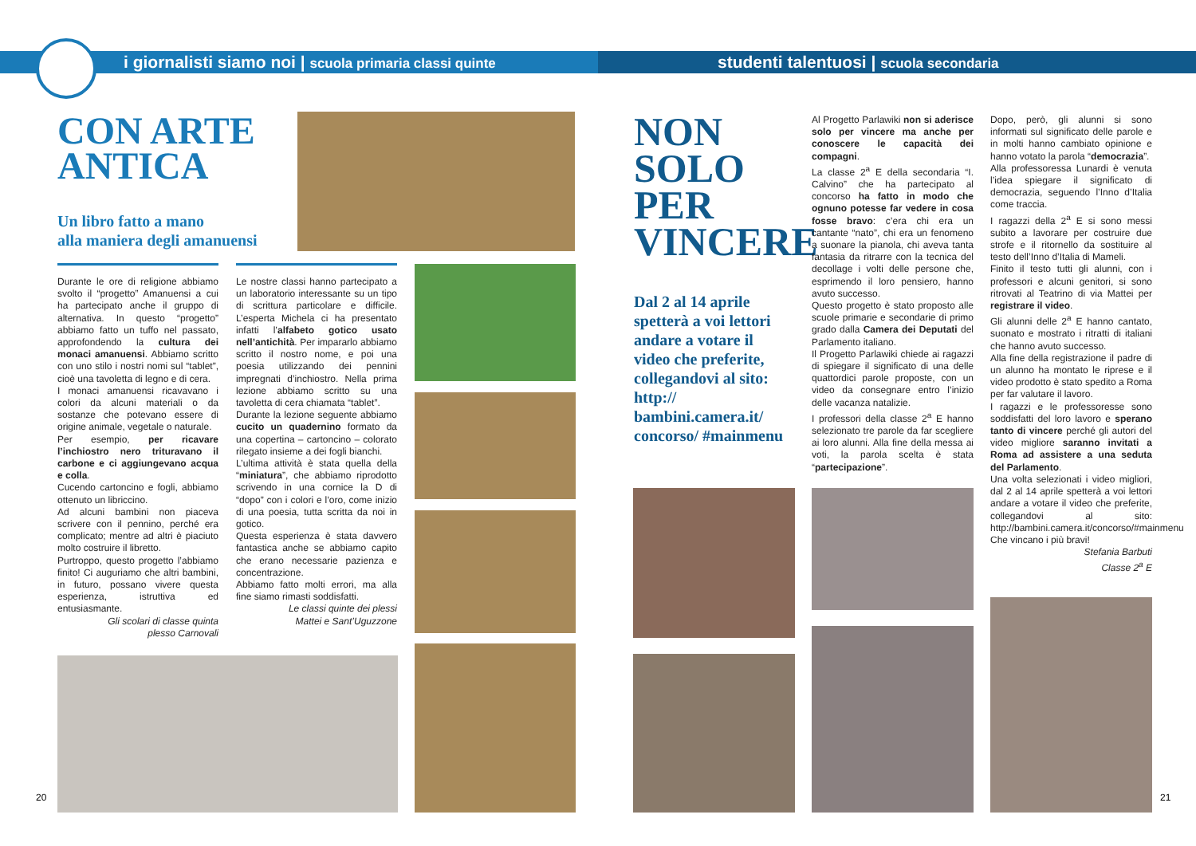i giornalisti siamo noi | scuola primaria classi quinte
studenti talentuosi | scuola secondaria
CON ARTE
ANTICA
Un libro fatto a mano
alla maniera degli amanuensi
Durante le ore di religione abbiamo svolto il “progetto” Amanuensi a cui ha partecipato anche il gruppo di alternativa. In questo “progetto” abbiamo fatto un tuffo nel passato, approfondendo la cultura dei monaci amanuensi. Abbiamo scritto con uno stilo i nostri nomi sul “tablet”, cioè una tavoletta di legno e di cera.
I monaci amanuensi ricavavano i colori da alcuni materiali o da sostanze che potevano essere di origine animale, vegetale o naturale.
Per esempio, per ricavare l’inchiostro nero trituravano il carbone e ci aggiungevano acqua e colla.
Cucendo cartoncino e fogli, abbiamo ottenuto un libriccino.
Ad alcuni bambini non piaceva scrivere con il pennino, perché era complicato; mentre ad altri è piaciuto molto costruire il libretto.
Purtroppo, questo progetto l’abbiamo finito! Ci auguriamo che altri bambini, in futuro, possano vivere questa esperienza, istruttiva ed entusiasmante.
Gli scolari di classe quinta
plesso Carnovali
Le nostre classi hanno partecipato a un laboratorio interessante su un tipo di scrittura particolare e difficile. L’esperta Michela ci ha presentato infatti l’alfabeto gotico usato nell’antichità. Per impararlo abbiamo scritto il nostro nome, e poi una poesia utilizzando dei pennini impregnati d’inchiostro. Nella prima lezione abbiamo scritto su una tavoletta di cera chiamata “tablet”.
Durante la lezione seguente abbiamo cucito un quadernino formato da una copertina – cartoncino – colorato rilegato insieme a dei fogli bianchi.
L’ultima attività è stata quella della “miniatura”, che abbiamo riprodotto scrivendo in una cornice la D di “dopo” con i colori e l’oro, come inizio di una poesia, tutta scritta da noi in gotico.
Questa esperienza è stata davvero fantastica anche se abbiamo capito che erano necessarie pazienza e concentrazione.
Abbiamo fatto molti errori, ma alla fine siamo rimasti soddisfatti.
Le classi quinte dei plessi
Mattei e Sant’Uguzzone
20
NON
SOLO
PER
VINCERE
Dal 2 al 14 aprile spetterà a voi lettori andare a votare il video che preferite, collegandovi al sito: http:// bambini.camera.it/ concorso/ #mainmenu
Al Progetto Parlawiki non si aderisce solo per vincere ma anche per conoscere le capacità dei compagni.
La classe 2<sup>a</sup> E della secondaria “I. Calvino” che ha partecipato al concorso ha fatto in modo che ognuno potesse far vedere in cosa fosse bravo: c’era chi era un cantante “nato”, chi era un fenomeno a suonare la pianola, chi aveva tanta fantasia da ritrarre con la tecnica del decollage i volti delle persone che, esprimendo il loro pensiero, hanno avuto successo.
Questo progetto è stato proposto alle scuole primarie e secondarie di primo grado dalla Camera dei Deputati del Parlamento italiano.
Il Progetto Parlawiki chiede ai ragazzi di spiegare il significato di una delle quattordici parole proposte, con un video da consegnare entro l’inizio delle vacanza natalizie.
I professori della classe 2<sup>a</sup> E hanno selezionato tre parole da far scegliere ai loro alunni. Alla fine della messa ai voti, la parola scelta è stata “partecipazione”.
Dopo, però, gli alunni si sono informati sul significato delle parole e in molti hanno cambiato opinione e hanno votato la parola “democrazia”.
Alla professoressa Lunardi è venuta l’idea spiegare il significato di democrazia, seguendo l’Inno d’Italia come traccia.
I ragazzi della 2<sup>a</sup> E si sono messi subito a lavorare per costruire due strofe e il ritornello da sostituire al testo dell’Inno d’Italia di Mameli.
Finito il testo tutti gli alunni, con i professori e alcuni genitori, si sono ritrovati al Teatrino di via Mattei per registrare il video.
Gli alunni delle 2<sup>a</sup> E hanno cantato, suonato e mostrato i ritratti di italiani che hanno avuto successo.
Alla fine della registrazione il padre di un alunno ha montato le riprese e il video prodotto è stato spedito a Roma per far valutare il lavoro.
I ragazzi e le professoresse sono soddisfatti del loro lavoro e sperano tanto di vincere perché gli autori del video migliore saranno invitati a Roma ad assistere a una seduta del Parlamento.
Una volta selezionati i video migliori, dal 2 al 14 aprile spetterà a voi lettori andare a votare il video che preferite, collegandovi al sito: http://bambini.camera.it/concorso/#mainmenu
Che vincano i più bravi!
Stefania Barbuti
Classe 2<sup>a</sup> E
21